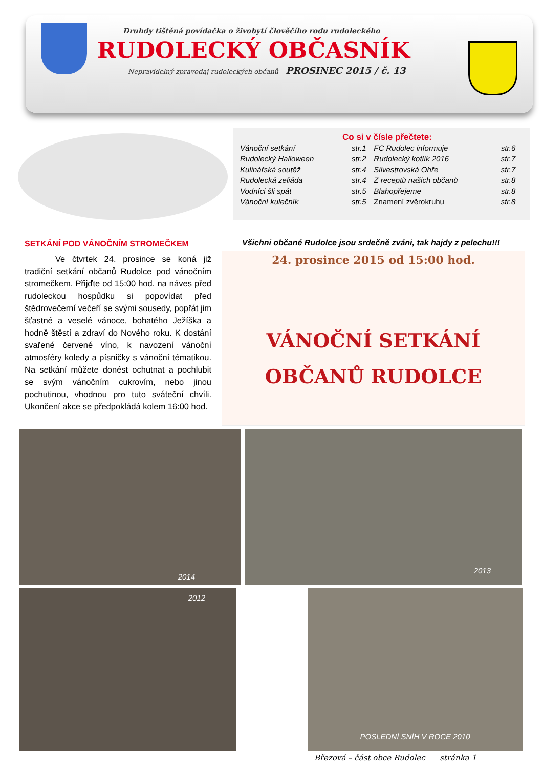Druhdy tištěná povídačka o živobytí člověčího rodu rudoleckého
RUDOLECKÝ OBČASNÍK
Nepravidelný zpravodaj rudoleckých občanů PROSINEC 2015 / č. 13
Co si v čísle přečtete:
| Vánoční setkání | str.1 | FC Rudolec informuje | str.6 |
| Rudolecký Halloween | str.2 | Rudolecký kotlík 2016 | str.7 |
| Kulinářská soutěž | str.4 | Silvestrovská Ohře | str.7 |
| Rudolecká zeliáda | str.4 | Z receptů našich občanů | str.8 |
| Vodníci šli spát | str.5 | Blahopřejeme | str.8 |
| Vánoční kulečník | str.5 | Znamení zvěrokruhu | str.8 |
SETKÁNÍ POD VÁNOČNÍM STROMEČKEM
Ve čtvrtek 24. prosince se koná již tradiční setkání občanů Rudolce pod vánočním stromečkem. Přijďte od 15:00 hod. na náves před rudoleckou hospůdku si popovídat před štědrovečerní večeří se svými sousedy, popřát jim šťastné a veselé vánoce, bohatého Ježíška a hodně štěstí a zdraví do Nového roku. K dostání svařené červené víno, k navození vánoční atmosféry koledy a písničky s vánoční tématikou. Na setkání můžete donést ochutnat a pochlubit se svým vánočním cukrovím, nebo jinou pochutinou, vhodnou pro tuto sváteční chvíli. Ukončení akce se předpokládá kolem 16:00 hod.
Všichni občané Rudolce jsou srdečně zváni, tak hajdy z pelechu!!!
24. prosince 2015 od 15:00 hod.
VÁNOČNÍ SETKÁNÍ
OBČANŮ RUDOLCE
2014
2013
2012 POSLEDNÍ SNÍH V ROCE 2010
Březová – část obce Rudolec stránka 1